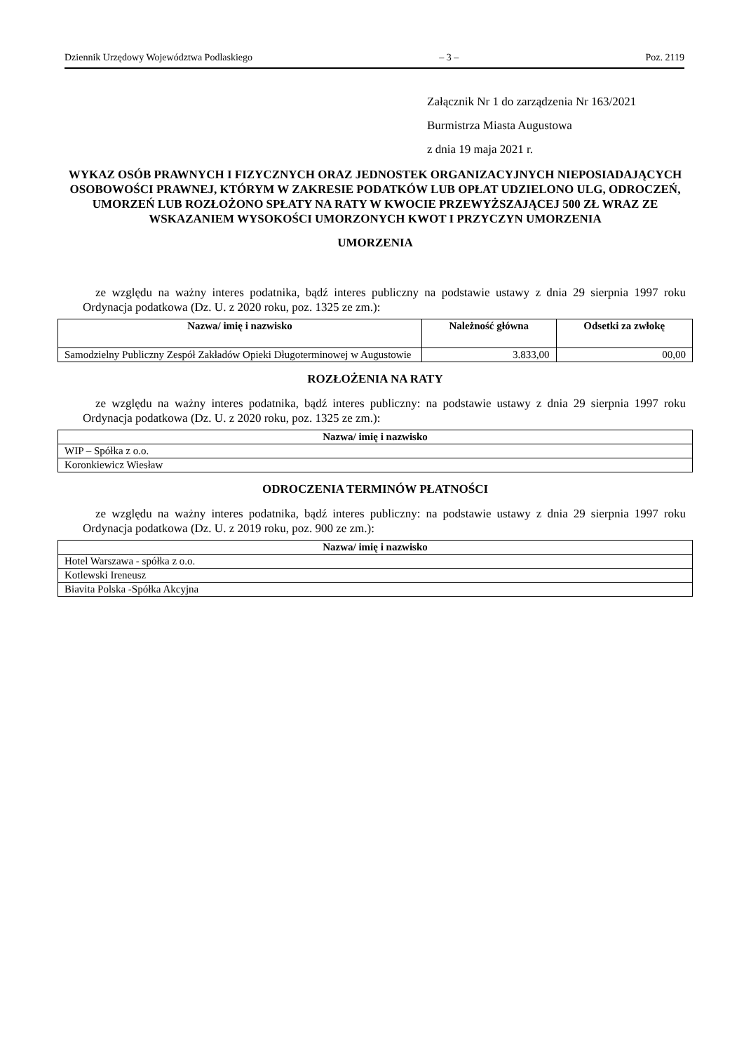Dziennik Urzędowy Województwa Podlaskiego – 3 – Poz. 2119
Załącznik Nr 1 do zarządzenia Nr 163/2021
Burmistrza Miasta Augustowa
z dnia 19 maja 2021 r.
WYKAZ OSÓB PRAWNYCH I FIZYCZNYCH ORAZ JEDNOSTEK ORGANIZACYJNYCH NIEPOSIADAJĄCYCH OSOBOWOŚCI PRAWNEJ, KTÓRYM W ZAKRESIE PODATKÓW LUB OPŁAT UDZIELONO ULG, ODROCZEŃ, UMORZEŃ LUB ROZŁOŻONO SPŁATY NA RATY W KWOCIE PRZEWYŻSZAJĄCEJ 500 ZŁ WRAZ ZE WSKAZANIEM WYSOKOŚCI UMORZONYCH KWOT I PRZYCZYN UMORZENIA
UMORZENIA
ze względu na ważny interes podatnika, bądź interes publiczny na podstawie ustawy z dnia 29 sierpnia 1997 roku Ordynacja podatkowa (Dz. U. z 2020 roku, poz. 1325 ze zm.):
| Nazwa/ imię i nazwisko | Należność główna | Odsetki za zwłokę |
| --- | --- | --- |
| Samodzielny Publiczny Zespół Zakładów Opieki Długoterminowej w Augustowie | 3.833,00 | 00,00 |
ROZŁOŻENIA NA RATY
ze względu na ważny interes podatnika, bądź interes publiczny: na podstawie ustawy z dnia 29 sierpnia 1997 roku Ordynacja podatkowa (Dz. U. z 2020 roku, poz. 1325 ze zm.):
| Nazwa/ imię i nazwisko |
| --- |
| WIP – Spółka z o.o. |
| Koronkiewicz Wiesław |
ODROCZENIA TERMINÓW PŁATNOŚCI
ze względu na ważny interes podatnika, bądź interes publiczny: na podstawie ustawy z dnia 29 sierpnia 1997 roku Ordynacja podatkowa (Dz. U. z 2019 roku, poz. 900 ze zm.):
| Nazwa/ imię i nazwisko |
| --- |
| Hotel Warszawa - spółka z o.o. |
| Kotlewski Ireneusz |
| Biavita Polska -Spółka Akcyjna |